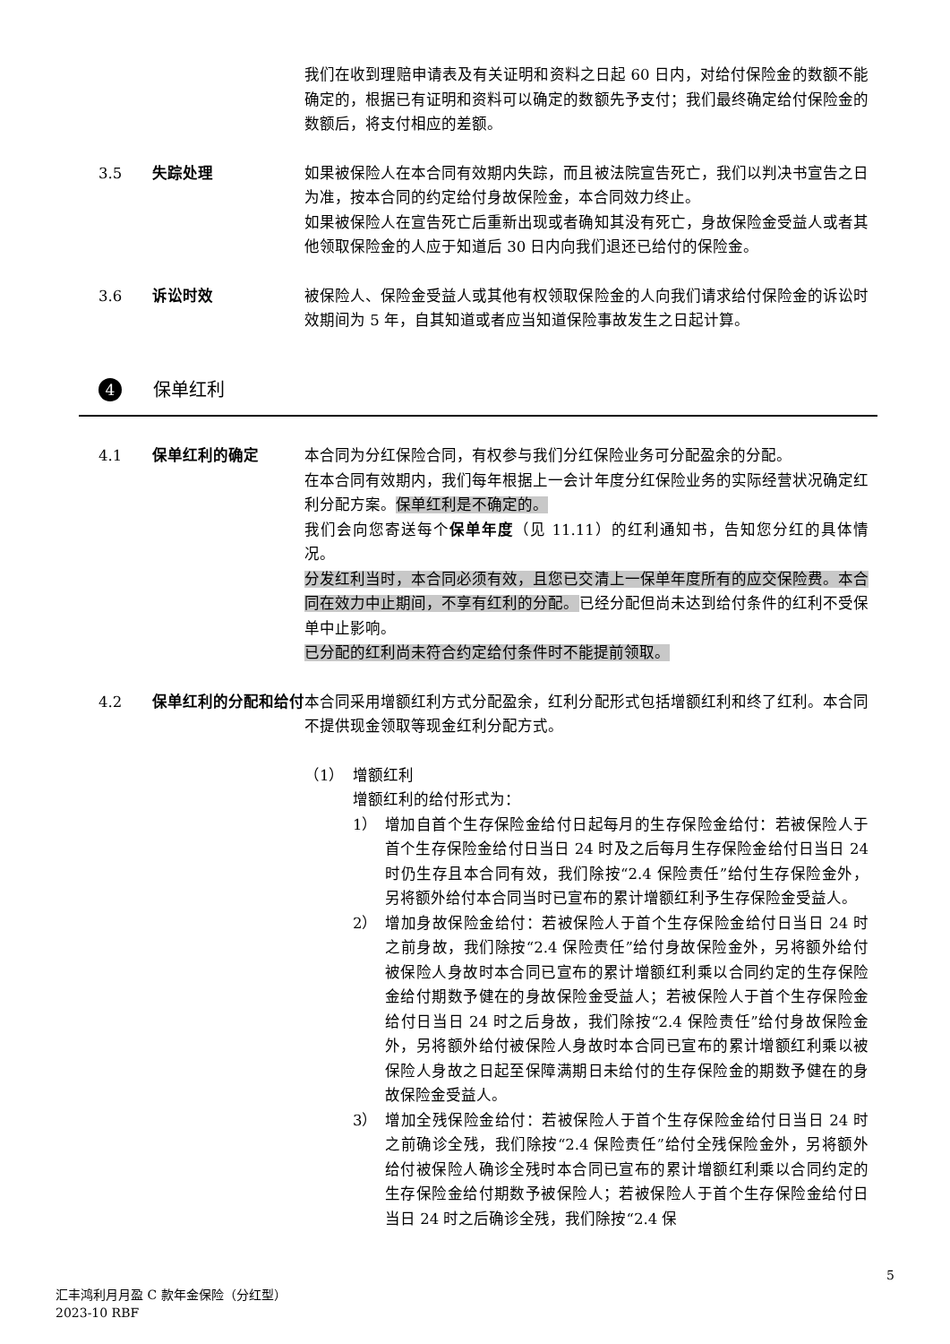我们在收到理赔申请表及有关证明和资料之日起 60 日内，对给付保险金的数额不能确定的，根据已有证明和资料可以确定的数额先予支付；我们最终确定给付保险金的数额后，将支付相应的差额。
3.5 失踪处理 如果被保险人在本合同有效期内失踪，而且被法院宣告死亡，我们以判决书宣告之日为准，按本合同的约定给付身故保险金，本合同效力终止。
如果被保险人在宣告死亡后重新出现或者确知其没有死亡，身故保险金受益人或者其他领取保险金的人应于知道后 30 日内向我们退还已给付的保险金。
3.6 诉讼时效 被保险人、保险金受益人或其他有权领取保险金的人向我们请求给付保险金的诉讼时效期间为 5 年，自其知道或者应当知道保险事故发生之日起计算。
4 保单红利
4.1 保单红利的确定 本合同为分红保险合同，有权参与我们分红保险业务可分配盈余的分配。
在本合同有效期内，我们每年根据上一会计年度分红保险业务的实际经营状况确定红利分配方案。保单红利是不确定的。
我们会向您寄送每个保单年度（见 11.11）的红利通知书，告知您分红的具体情况。
分发红利当时，本合同必须有效，且您已交清上一保单年度所有的应交保险费。本合同在效力中止期间，不享有红利的分配。已经分配但尚未达到给付条件的红利不受保单中止影响。
已分配的红利尚未符合约定给付条件时不能提前领取。
4.2 保单红利的分配和给付 本合同采用增额红利方式分配盈余，红利分配形式包括增额红利和终了红利。本合同不提供现金领取等现金红利分配方式。
（1）
增额红利
增额红利的给付形式为：
1） 增加自首个生存保险金给付日起每月的生存保险金给付：若被保险人于首个生存保险金给付日当日 24 时及之后每月生存保险金给付日当日 24 时仍生存且本合同有效，我们除按“2.4 保险责任”给付生存保险金外，另将额外给付本合同当时已宣布的累计增额红利予生存保险金受益人。
2） 增加身故保险金给付：若被保险人于首个生存保险金给付日当日 24 时之前身故，我们除按“2.4 保险责任”给付身故保险金外，另将额外给付被保险人身故时本合同已宣布的累计增额红利乘以合同约定的生存保险金给付期数予健在的身故保险金受益人；若被保险人于首个生存保险金给付日当日 24 时之后身故，我们除按“2.4 保险责任”给付身故保险金外，另将额外给付被保险人身故时本合同已宣布的累计增额红利乘以被保险人身故之日起至保障满期日未给付的生存保险金的期数予健在的身故保险金受益人。
3） 增加全残保险金给付：若被保险人于首个生存保险金给付日当日 24 时之前确诊全残，我们除按“2.4 保险责任”给付全残保险金外，另将额外给付被保险人确诊全残时本合同已宣布的累计增额红利乘以合同约定的生存保险金给付期数予被保险人；若被保险人于首个生存保险金给付日当日 24 时之后确诊全残，我们除按“2.4 保
5
汇丰鸿利月月盈 C 款年金保险（分红型）
2023-10 RBF